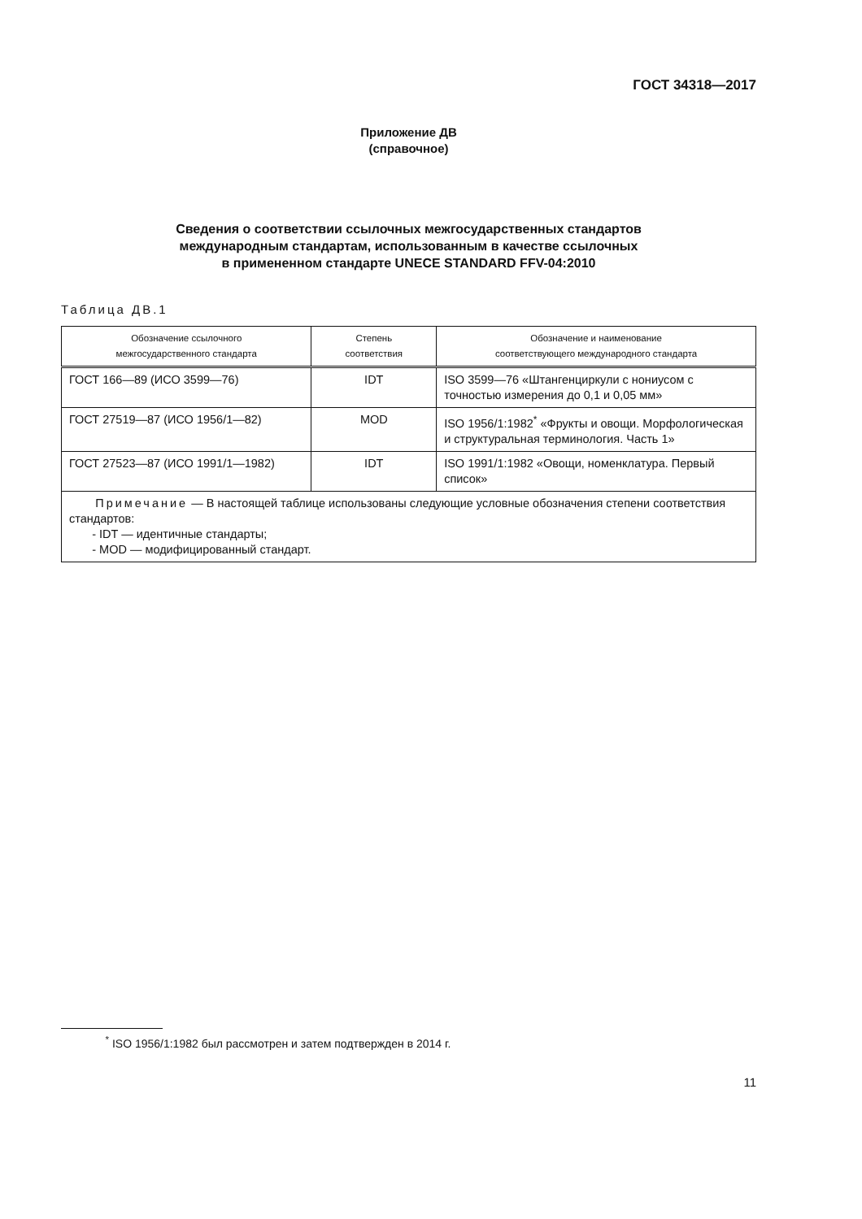ГОСТ 34318—2017
Приложение ДВ
(справочное)
Сведения о соответствии ссылочных межгосударственных стандартов
международным стандартам, использованным в качестве ссылочных
в примененном стандарте UNECE STANDARD FFV-04:2010
Таблица ДВ.1
| Обозначение ссылочного межгосударственного стандарта | Степень соответствия | Обозначение и наименование соответствующего международного стандарта |
| --- | --- | --- |
| ГОСТ 166—89 (ИСО 3599—76) | IDT | ISO 3599—76 «Штангенциркули с нониусом с точностью измерения до 0,1 и 0,05 мм» |
| ГОСТ 27519—87 (ИСО 1956/1—82) | MOD | ISO 1956/1:1982<sup>*</sup> «Фрукты и овощи. Морфологическая и структуральная терминология. Часть 1» |
| ГОСТ 27523—87 (ИСО 1991/1—1982) | IDT | ISO 1991/1:1982 «Овощи, номенклатура. Первый список» |
| Примечание — В настоящей таблице использованы следующие условные обозначения степени соответствия стандартов: - IDT — идентичные стандарты; - MOD — модифицированный стандарт. | | |
<sup>*</sup> ISO 1956/1:1982 был рассмотрен и затем подтвержден в 2014 г.
11